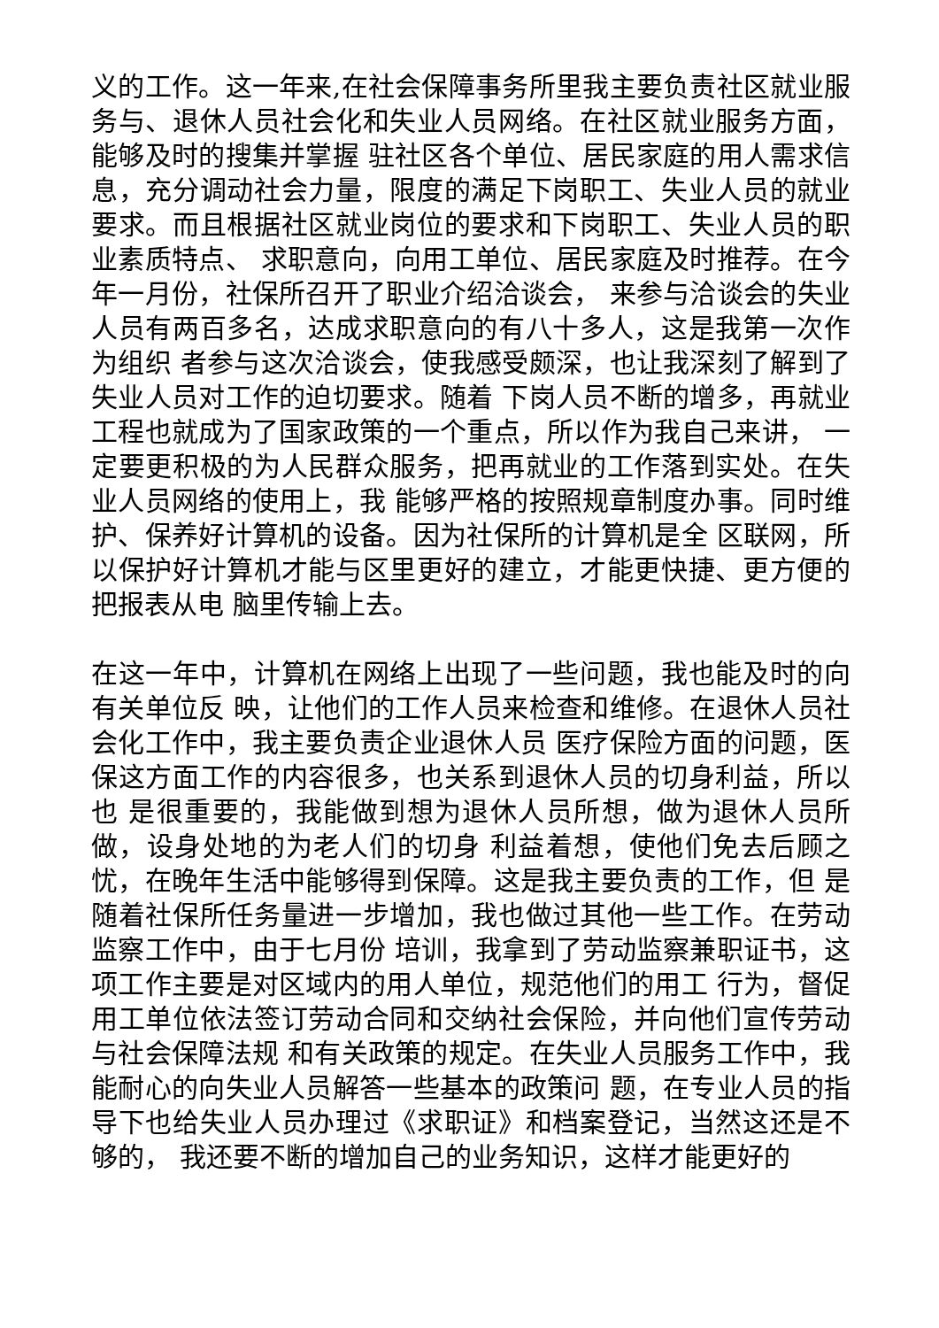义的工作。这一年来,在社会保障事务所里我主要负责社区就业服务与、退休人员社会化和失业人员网络。在社区就业服务方面，能够及时的搜集并掌握 驻社区各个单位、居民家庭的用人需求信息，充分调动社会力量，限度的满足下岗职工、失业人员的就业要求。而且根据社区就业岗位的要求和下岗职工、失业人员的职业素质特点、 求职意向，向用工单位、居民家庭及时推荐。在今年一月份，社保所召开了职业介绍洽谈会， 来参与洽谈会的失业人员有两百多名，达成求职意向的有八十多人，这是我第一次作为组织 者参与这次洽谈会，使我感受颇深，也让我深刻了解到了失业人员对工作的迫切要求。随着 下岗人员不断的增多，再就业工程也就成为了国家政策的一个重点，所以作为我自己来讲， 一定要更积极的为人民群众服务，把再就业的工作落到实处。在失业人员网络的使用上，我 能够严格的按照规章制度办事。同时维护、保养好计算机的设备。因为社保所的计算机是全 区联网，所以保护好计算机才能与区里更好的建立，才能更快捷、更方便的把报表从电 脑里传输上去。
在这一年中，计算机在网络上出现了一些问题，我也能及时的向有关单位反 映，让他们的工作人员来检查和维修。在退休人员社会化工作中，我主要负责企业退休人员 医疗保险方面的问题，医保这方面工作的内容很多，也关系到退休人员的切身利益，所以也 是很重要的，我能做到想为退休人员所想，做为退休人员所做，设身处地的为老人们的切身 利益着想，使他们免去后顾之忧，在晚年生活中能够得到保障。这是我主要负责的工作，但 是随着社保所任务量进一步增加，我也做过其他一些工作。在劳动监察工作中，由于七月份 培训，我拿到了劳动监察兼职证书，这项工作主要是对区域内的用人单位，规范他们的用工 行为，督促用工单位依法签订劳动合同和交纳社会保险，并向他们宣传劳动与社会保障法规 和有关政策的规定。在失业人员服务工作中，我能耐心的向失业人员解答一些基本的政策问 题，在专业人员的指导下也给失业人员办理过《求职证》和档案登记，当然这还是不够的， 我还要不断的增加自己的业务知识，这样才能更好的